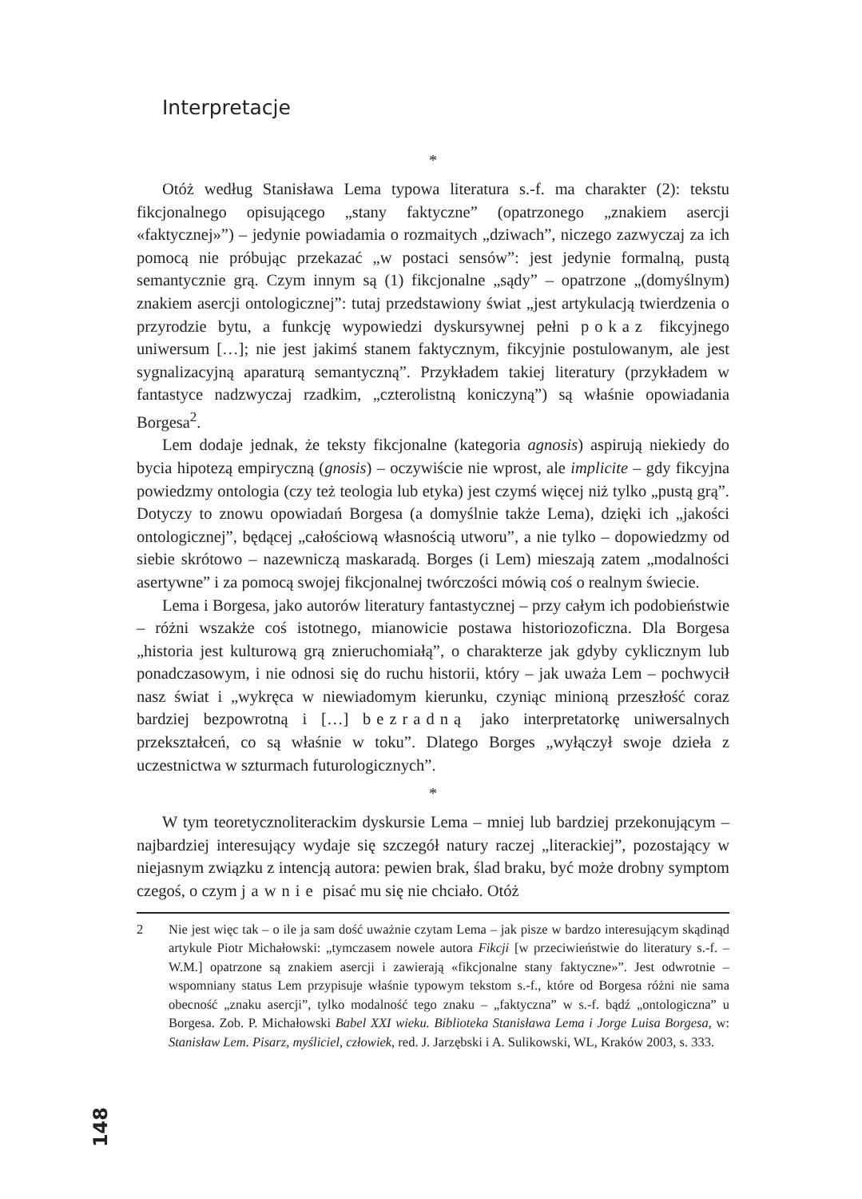Interpretacje
*
Otóż według Stanisława Lema typowa literatura s.-f. ma charakter (2): tekstu fikcjonalnego opisującego „stany faktyczne” (opatrzonego „znakiem asercji «faktycznej»”) – jedynie powiadamia o rozmaitych „dziwach”, niczego zazwyczaj za ich pomocą nie próbując przekazać „w postaci sensów”: jest jedynie formalną, pustą semantycznie grą. Czym innym są (1) fikcjonalne „sądy” – opatrzone „(domyślnym) znakiem asercji ontologicznej”: tutaj przedstawiony świat „jest artykulacją twierdzenia o przyrodzie bytu, a funkcję wypowiedzi dyskursywnej pełni pokaz fikcyjnego uniwersum […]; nie jest jakimś stanem faktycznym, fikcyjnie postulowanym, ale jest sygnalizacyjną aparaturą semantyczną”. Przykładem takiej literatury (przykładem w fantastyce nadzwyczaj rzadkim, „czterolistną koniczyną”) są właśnie opowiadania Borgesa<sup>2</sup>.
Lem dodaje jednak, że teksty fikcjonalne (kategoria agnosis) aspirują niekiedy do bycia hipotezą empiryczną (gnosis) – oczywiście nie wprost, ale implicite – gdy fikcyjna powiedzmy ontologia (czy też teologia lub etyka) jest czymś więcej niż tylko „pustą grą”. Dotyczy to znowu opowiadań Borgesa (a domyślnie także Lema), dzięki ich „jakości ontologicznej”, będącej „całościową własnością utworu”, a nie tylko – dopowiedzmy od siebie skrótowo – nazewniczą maskaradą. Borges (i Lem) mieszają zatem „modalności asertywne” i za pomocą swojej fikcjonalnej twórczości mówią coś o realnym świecie.
Lema i Borgesa, jako autorów literatury fantastycznej – przy całym ich podobieństwie – różni wszakże coś istotnego, mianowicie postawa historiozoficzna. Dla Borgesa „historia jest kulturową grą znieruchomiałą”, o charakterze jak gdyby cyklicznym lub ponadczasowym, i nie odnosi się do ruchu historii, który – jak uważa Lem – pochwycił nasz świat i „wykręca w niewiadomym kierunku, czyniąc minioną przeszłość coraz bardziej bezpowrotną i […] bezradną jako interpretatorkę uniwersalnych przekształceń, co są właśnie w toku”. Dlatego Borges „wyłączył swoje dzieła z uczestnictwa w szturmach futurologicznych”.
*
W tym teoretycznoliterackim dyskursie Lema – mniej lub bardziej przekonującym – najbardziej interesujący wydaje się szczegół natury raczej „literackiej”, pozostający w niejasnym związku z intencją autora: pewien brak, ślad braku, być może drobny symptom czegoś, o czym jawnie pisać mu się nie chciało. Otóż
2 Nie jest więc tak – o ile ja sam dość uważnie czytam Lema – jak pisze w bardzo interesującym skądinąd artykule Piotr Michałowski: „tymczasem nowele autora Fikcji [w przeciwieństwie do literatury s.-f. – W.M.] opatrzone są znakiem asercji i zawierają «fikcjonalne stany faktyczne»”. Jest odwrotnie – wspomniany status Lem przypisuje właśnie typowym tekstom s.-f., które od Borgesa różni nie sama obecność „znaku asercji”, tylko modalność tego znaku – „faktyczna” w s.-f. bądź „ontologiczna” u Borgesa. Zob. P. Michałowski Babel XXI wieku. Biblioteka Stanisława Lema i Jorge Luisa Borgesa, w: Stanisław Lem. Pisarz, myśliciel, człowiek, red. J. Jarzębski i A. Sulikowski, WL, Kraków 2003, s. 333.
148